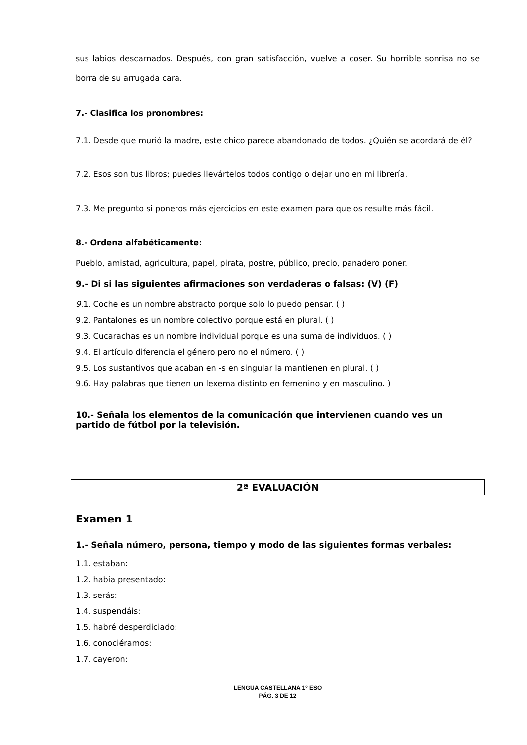sus labios descarnados. Después, con gran satisfacción, vuelve a coser. Su horrible sonrisa no se borra de su arrugada cara.
7.- Clasifica los pronombres:
7.1. Desde que murió la madre, este chico parece abandonado de todos. ¿Quién se acordará de él?
7.2. Esos son tus libros; puedes llevártelos todos contigo o dejar uno en mi librería.
7.3. Me pregunto si poneros más ejercicios en este examen para que os resulte más fácil.
8.- Ordena alfabéticamente:
Pueblo, amistad, agricultura, papel, pirata, postre, público, precio, panadero poner.
9.- Di si las siguientes afirmaciones son verdaderas o falsas: (V) (F)
9. 1. Coche es un nombre abstracto porque solo lo puedo pensar. ( )
9.2. Pantalones es un nombre colectivo porque está en plural. ( )
9.3. Cucarachas es un nombre individual porque es una suma de individuos. ( )
9.4. El artículo diferencia el género pero no el número. ( )
9.5. Los sustantivos que acaban en -s en singular la mantienen en plural. ( )
9.6. Hay palabras que tienen un lexema distinto en femenino y en masculino. )
10.- Señala los elementos de la comunicación que intervienen cuando ves un partido de fútbol por la televisión.
2ª EVALUACIÓN
Examen 1
1.- Señala número, persona, tiempo y modo de las siguientes formas verbales:
1.1. estaban:
1.2. había presentado:
1.3. serás:
1.4. suspendáis:
1.5. habré desperdiciado:
1.6. conociéramos:
1.7. cayeron:
LENGUA CASTELLANA 1º ESO
PÁG. 3 DE 12